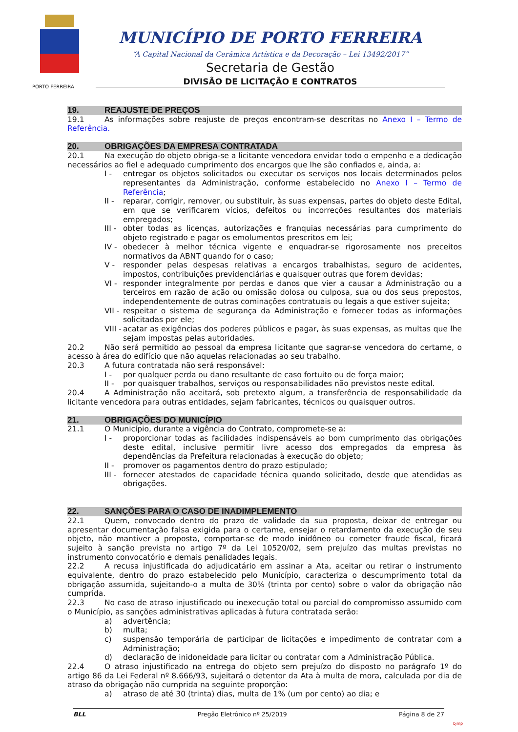MUNICÍPIO DE PORTO FERREIRA
“A Capital Nacional da Cerâmica Artística e da Decoração – Lei 13492/2017”
Secretaria de Gestão
DIVISÃO DE LICITAÇÃO E CONTRATOS
PORTO FERREIRA
19. REAJUSTE DE PREÇOS
19.1 As informações sobre reajuste de preços encontram-se descritas no Anexo I – Termo de Referência.
20. OBRIGAÇÕES DA EMPRESA CONTRATADA
20.1 Na execução do objeto obriga-se a licitante vencedora envidar todo o empenho e a dedicação necessários ao fiel e adequado cumprimento dos encargos que lhe são confiados e, ainda, a:
I - entregar os objetos solicitados ou executar os serviços nos locais determinados pelos representantes da Administração, conforme estabelecido no Anexo I – Termo de Referência;
II - reparar, corrigir, remover, ou substituir, às suas expensas, partes do objeto deste Edital, em que se verificarem vícios, defeitos ou incorreções resultantes dos materiais empregados;
III - obter todas as licenças, autorizações e franquias necessárias para cumprimento do objeto registrado e pagar os emolumentos prescritos em lei;
IV - obedecer à melhor técnica vigente e enquadrar-se rigorosamente nos preceitos normativos da ABNT quando for o caso;
V - responder pelas despesas relativas a encargos trabalhistas, seguro de acidentes, impostos, contribuições previdenciárias e quaisquer outras que forem devidas;
VI - responder integralmente por perdas e danos que vier a causar a Administração ou a terceiros em razão de ação ou omissão dolosa ou culposa, sua ou dos seus prepostos, independentemente de outras cominações contratuais ou legais a que estiver sujeita;
VII - respeitar o sistema de segurança da Administração e fornecer todas as informações solicitadas por ele;
VIII - acatar as exigências dos poderes públicos e pagar, às suas expensas, as multas que lhe sejam impostas pelas autoridades.
20.2 Não será permitido ao pessoal da empresa licitante que sagrar-se vencedora do certame, o acesso à área do edifício que não aquelas relacionadas ao seu trabalho.
20.3 A futura contratada não será responsável:
I - por qualquer perda ou dano resultante de caso fortuito ou de força maior;
II - por quaisquer trabalhos, serviços ou responsabilidades não previstos neste edital.
20.4 A Administração não aceitará, sob pretexto algum, a transferência de responsabilidade da licitante vencedora para outras entidades, sejam fabricantes, técnicos ou quaisquer outros.
21. OBRIGAÇÕES DO MUNICÍPIO
21.1 O Município, durante a vigência do Contrato, compromete-se a:
I - proporcionar todas as facilidades indispensáveis ao bom cumprimento das obrigações deste edital, inclusive permitir livre acesso dos empregados da empresa às dependências da Prefeitura relacionadas à execução do objeto;
II - promover os pagamentos dentro do prazo estipulado;
III - fornecer atestados de capacidade técnica quando solicitado, desde que atendidas as obrigações.
22. SANÇÕES PARA O CASO DE INADIMPLEMENTO
22.1 Quem, convocado dentro do prazo de validade da sua proposta, deixar de entregar ou apresentar documentação falsa exigida para o certame, ensejar o retardamento da execução de seu objeto, não mantiver a proposta, comportar-se de modo inidôneo ou cometer fraude fiscal, ficará sujeito à sanção prevista no artigo 7º da Lei 10520/02, sem prejuízo das multas previstas no instrumento convocatório e demais penalidades legais.
22.2 A recusa injustificada do adjudicatário em assinar a Ata, aceitar ou retirar o instrumento equivalente, dentro do prazo estabelecido pelo Município, caracteriza o descumprimento total da obrigação assumida, sujeitando-o a multa de 30% (trinta por cento) sobre o valor da obrigação não cumprida.
22.3 No caso de atraso injustificado ou inexecução total ou parcial do compromisso assumido com o Município, as sanções administrativas aplicadas à futura contratada serão:
a) advertência;
b) multa;
c) suspensão temporária de participar de licitações e impedimento de contratar com a Administração;
d) declaração de inidoneidade para licitar ou contratar com a Administração Pública.
22.4 O atraso injustificado na entrega do objeto sem prejuízo do disposto no parágrafo 1º do artigo 86 da Lei Federal nº 8.666/93, sujeitará o detentor da Ata à multa de mora, calculada por dia de atraso da obrigação não cumprida na seguinte proporção:
a) atraso de até 30 (trinta) dias, multa de 1% (um por cento) ao dia; e
BLL Pregão Eletrônico nº 25/2019 Página 8 de 27
bjmp